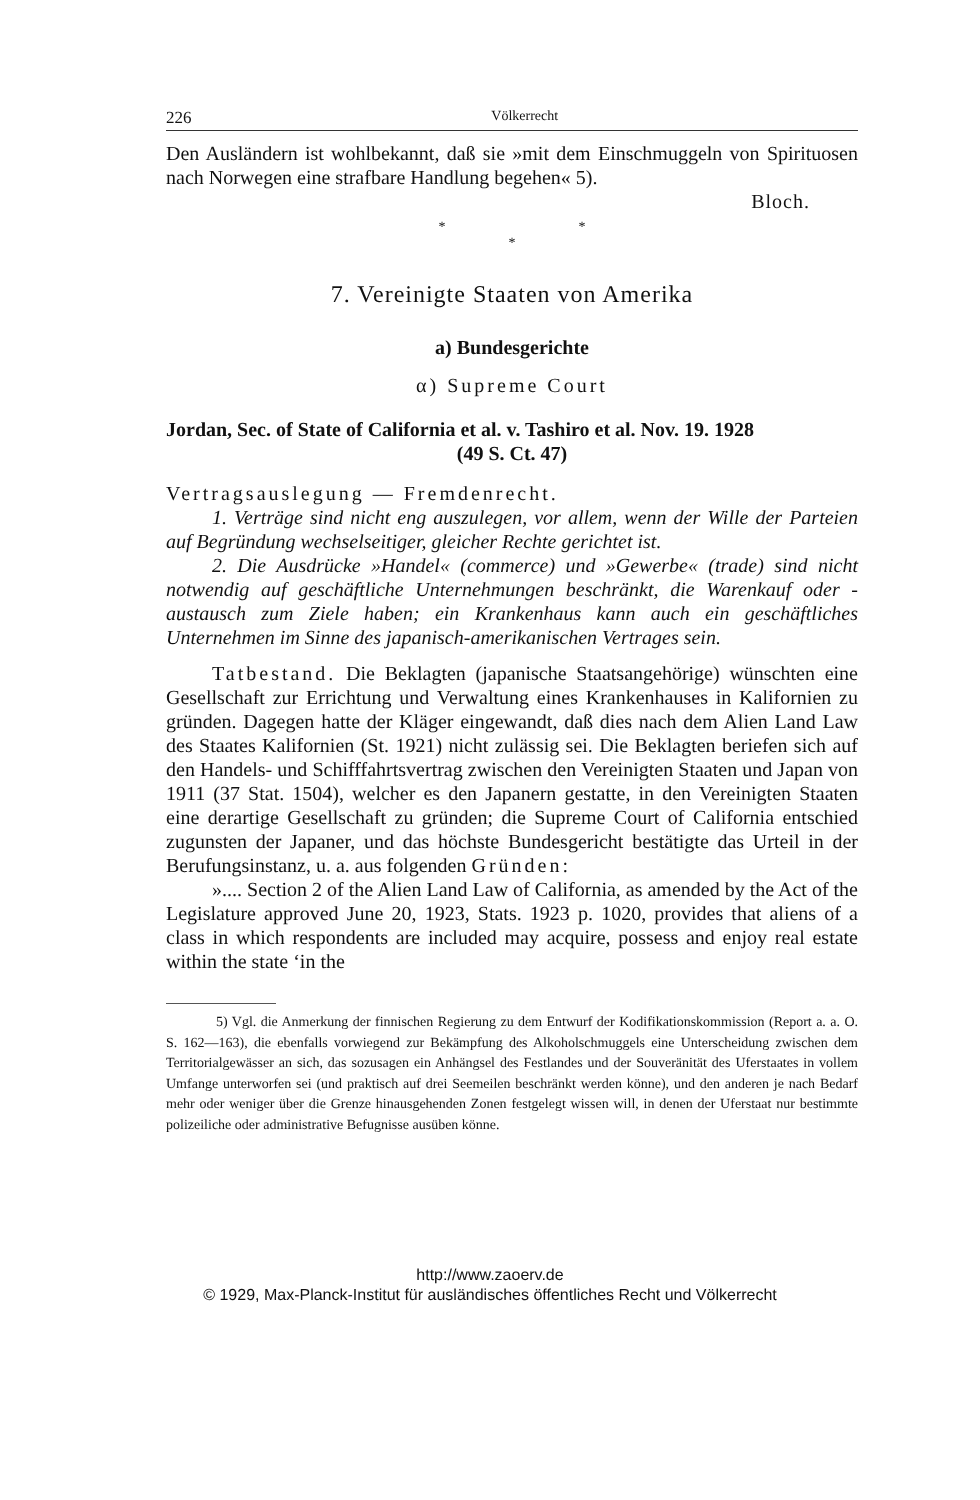226 Völkerrecht
Den Ausländern ist wohlbekannt, daß sie »mit dem Einschmuggeln von Spirituosen nach Norwegen eine strafbare Handlung begehen« 5).
Bloch.
* *
*
7. Vereinigte Staaten von Amerika
a) Bundesgerichte
α) Supreme Court
Jordan, Sec. of State of California et al. v. Tashiro et al. Nov. 19. 1928
(49 S. Ct. 47)
Vertragsauslegung — Fremdenrecht.
1. Verträge sind nicht eng auszulegen, vor allem, wenn der Wille der Parteien auf Begründung wechselseitiger, gleicher Rechte gerichtet ist.
2. Die Ausdrücke »Handel« (commerce) und »Gewerbe« (trade) sind nicht notwendig auf geschäftliche Unternehmungen beschränkt, die Warenkauf oder -austausch zum Ziele haben; ein Krankenhaus kann auch ein geschäftliches Unternehmen im Sinne des japanisch-amerikanischen Vertrages sein.
Tatbestand. Die Beklagten (japanische Staatsangehörige) wünschten eine Gesellschaft zur Errichtung und Verwaltung eines Krankenhauses in Kalifornien zu gründen. Dagegen hatte der Kläger eingewandt, daß dies nach dem Alien Land Law des Staates Kalifornien (St. 1921) nicht zulässig sei. Die Beklagten beriefen sich auf den Handels- und Schifffahrtsvertrag zwischen den Vereinigten Staaten und Japan von 1911 (37 Stat. 1504), welcher es den Japanern gestatte, in den Vereinigten Staaten eine derartige Gesellschaft zu gründen; die Supreme Court of California entschied zugunsten der Japaner, und das höchste Bundesgericht bestätigte das Urteil in der Berufungsinstanz, u. a. aus folgenden Gründen:
».... Section 2 of the Alien Land Law of California, as amended by the Act of the Legislature approved June 20, 1923, Stats. 1923 p. 1020, provides that aliens of a class in which respondents are included may acquire, possess and enjoy real estate within the state ‘in the
5) Vgl. die Anmerkung der finnischen Regierung zu dem Entwurf der Kodifikationskommission (Report a. a. O. S. 162—163), die ebenfalls vorwiegend zur Bekämpfung des Alkoholschmuggels eine Unterscheidung zwischen dem Territorialgewässer an sich, das sozusagen ein Anhängsel des Festlandes und der Souveränität des Uferstaates in vollem Umfange unterworfen sei (und praktisch auf drei Seemeilen beschränkt werden könne), und den anderen je nach Bedarf mehr oder weniger über die Grenze hinausgehenden Zonen festgelegt wissen will, in denen der Uferstaat nur bestimmte polizeiliche oder administrative Befugnisse ausüben könne.
http://www.zaoerv.de
© 1929, Max-Planck-Institut für ausländisches öffentliches Recht und Völkerrecht